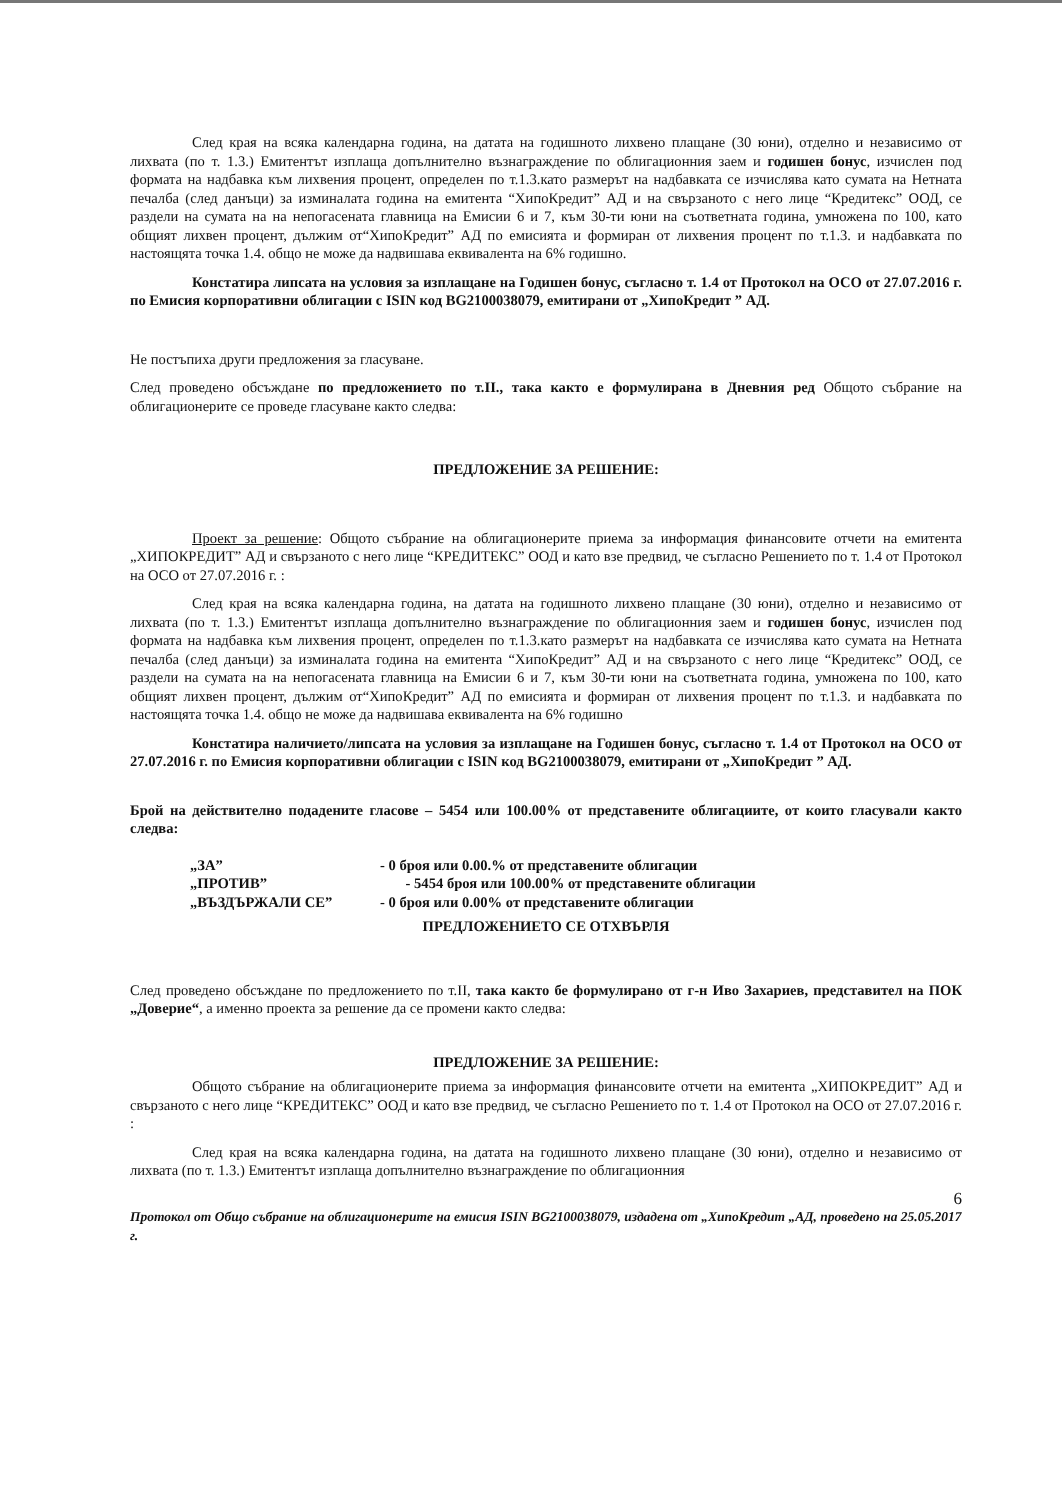След края на всяка календарна година, на датата на годишното лихвено плащане (30 юни), отделно и независимо от лихвата (по т. 1.3.) Емитентът изплаща допълнително възнаграждение по облигационния заем и годишен бонус, изчислен под формата на надбавка към лихвения процент, определен по т.1.3.като размерът на надбавката се изчислява като сумата на Нетната печалба (след данъци) за изминалата година на емитента “ХипоКредит” АД и на свързаното с него лице “Кредитекс” ООД, се раздели на сумата на на непогасената главница на Емисии 6 и 7, към 30-ти юни на съответната година, умножена по 100, като общият лихвен процент, дължим от“ХипоКредит” АД по емисията и формиран от лихвения процент по т.1.3. и надбавката по настоящята точка 1.4. общо не може да надвишава еквивалента на 6% годишно.
Констатира липсата на условия за изплащане на Годишен бонус, съгласно т. 1.4 от Протокол на ОСО от 27.07.2016 г. по Емисия корпоративни облигации с ISIN код BG2100038079, емитирани от „ХипоКредит ” АД.
Не постъпиха други предложения за гласуване.
След проведено обсъждане по предложението по т.II., така както е формулирана в Дневния ред Общото събрание на облигационерите се проведе гласуване както следва:
ПРЕДЛОЖЕНИЕ ЗА РЕШЕНИЕ:
Проект за решение: Общото събрание на облигационерите приема за информация финансовите отчети на емитента „ХИПОКРЕДИТ” АД и свързаното с него лице “КРЕДИТЕКС” ООД и като взе предвид, че съгласно Решението по т. 1.4 от Протокол на ОСО от 27.07.2016 г. :
След края на всяка календарна година, на датата на годишното лихвено плащане (30 юни), отделно и независимо от лихвата (по т. 1.3.) Емитентът изплаща допълнително възнаграждение по облигационния заем и годишен бонус, изчислен под формата на надбавка към лихвения процент, определен по т.1.3.като размерът на надбавката се изчислява като сумата на Нетната печалба (след данъци) за изминалата година на емитента “ХипоКредит” АД и на свързаното с него лице “Кредитекс” ООД, се раздели на сумата на на непогасената главница на Емисии 6 и 7, към 30-ти юни на съответната година, умножена по 100, като общият лихвен процент, дължим от“ХипоКредит” АД по емисията и формиран от лихвения процент по т.1.3. и надбавката по настоящята точка 1.4. общо не може да надвишава еквивалента на 6% годишно
Констатира наличието/липсата на условия за изплащане на Годишен бонус, съгласно т. 1.4 от Протокол на ОСО от 27.07.2016 г. по Емисия корпоративни облигации с ISIN код BG2100038079, емитирани от „ХипоКредит ” АД.
Брой на действително подадените гласове – 5454 или 100.00% от представените облигациите, от които гласували както следва:
„ЗА” - 0 броя или 0.00.% от представените облигации
„ПРОТИВ” - 5454 броя или 100.00% от представените облигации
„ВЪЗДЪРЖАЛИ СЕ” - 0 броя или 0.00% от представените облигации
ПРЕДЛОЖЕНИЕТО СЕ ОТХВЪРЛЯ
След проведено обсъждане по предложението по т.II, така както бе формулирано от г-н Иво Захариев, представител на ПОК „Доверие“, а именно проекта за решение да се промени както следва:
ПРЕДЛОЖЕНИЕ ЗА РЕШЕНИЕ:
Общото събрание на облигационерите приема за информация финансовите отчети на емитента „ХИПОКРЕДИТ” АД и свързаното с него лице “КРЕДИТЕКС” ООД и като взе предвид, че съгласно Решението по т. 1.4 от Протокол на ОСО от 27.07.2016 г. :
След края на всяка календарна година, на датата на годишното лихвено плащане (30 юни), отделно и независимо от лихвата (по т. 1.3.) Емитентът изплаща допълнително възнаграждение по облигационния
6
Протокол от Общо събрание на облигационерите на емисия ISIN BG2100038079, издадена от „ХипоКредит „АД, проведено на 25.05.2017 г.